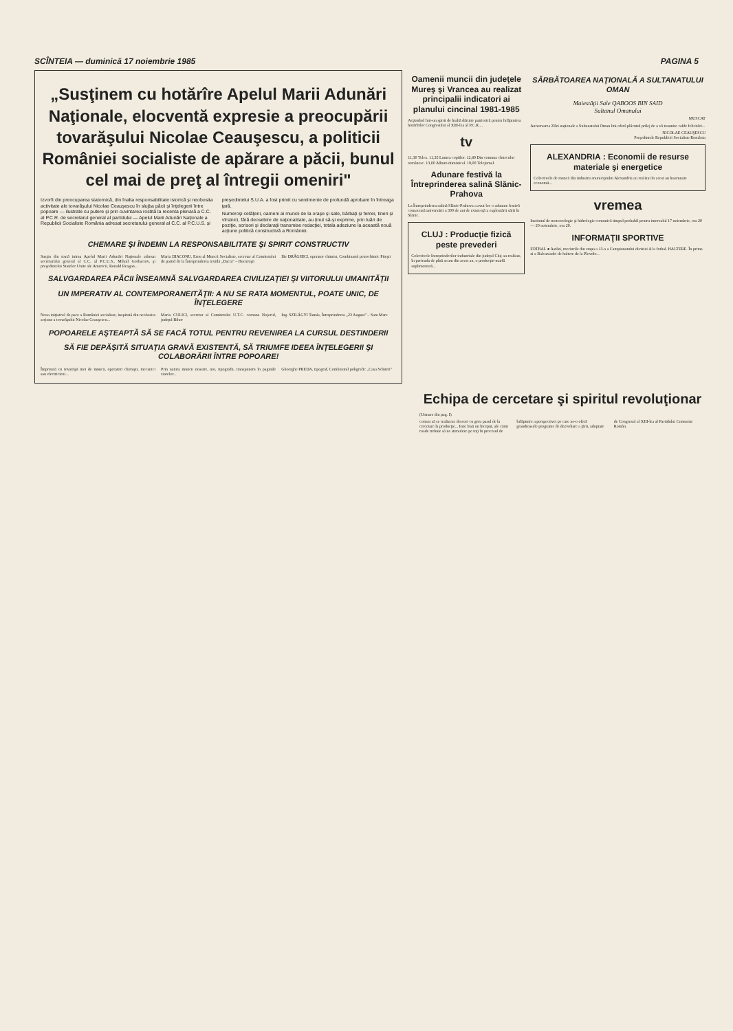SCÎNTEIA — duminică 17 noiembrie 1985 PAGINA 5
„Susţinem cu hotărîre Apelul Marii Adunări Naţionale, elocventă expresie a preocupării tovarăşului Nicolae Ceauşescu, a politicii României socialiste de apărare a păcii, bunul cel mai de preţ al întregii omeniri"
Izvorît din preocuparea statornică, din înalta responsabilitate istorică şi neobosita activitate ale tovarăşului Nicolae Ceauşescu în slujba păcii şi înţelegerii între popoare — ilustrate cu putere şi prin cuvintarea rostită la recenta plenară a C.C. al P.C.R. de secretarul general al partidului — Apelul Marii Adunări Naţionale a Republicii Socialiste România adresat secretarului general al C.C. al P.C.U.S. şi preşedintelui S.U.A. a fost primit cu sentimente de profundă aprobare în întreaga ţară.
Numeroşi cetăţeni, oameni ai muncii de la oraşe şi sate, bărbaţi şi femei, tineri şi vîrstnici, fără deosebire de naţionalitate, au ţinut să-şi exprime, prin luări de poziţie, scrisori şi declaraţii transmise redacţiei, totala adeziune la această nouă acţiune politică constructivă a României.
CHEMARE ŞI ÎNDEMN LA RESPONSABILITATE ŞI SPIRIT CONSTRUCTIV
Susţin din toată inima Apelul Marii Adunări Naţionale adresat secretarului general al C.C. al P.C.U.S., Mihail Gorbaciov, şi preşedintelui Statelor Unite ale Americii, Ronald Reagan...
Maria DIACONU, Erou al Muncii Socialiste, secretar al Comitetului de partid de la Întreprinderea textilă „Dacia" – Bucureşti
Ilie DRĂGHICI, operator chimist, Combinatul petrochimic Piteşti
SALVGARDAREA PĂCII ÎNSEAMNĂ SALVGARDAREA CIVILIZAŢIEI ŞI VIITORULUI UMANITĂŢII
UN IMPERATIV AL CONTEMPORANEITĂŢII: A NU SE RATA MOMENTUL, POATE UNIC, DE ÎNŢELEGERE
Noua iniţiativă de pace a României socialiste, inspirată din neobosita acţiune a tovarăşului Nicolae Ceauşescu...
Maria CULICI, secretar al Comitetului U.T.C. comuna Nojorid, judeţul Bihor
Ing. SZILÁGYI Tamás, Întreprinderea „23 August" – Satu Mare
POPOARELE AŞTEAPTĂ SĂ SE FACĂ TOTUL PENTRU REVENIREA LA CURSUL DESTINDERII
SĂ FIE DEPĂŞITĂ SITUAŢIA GRAVĂ EXISTENTĂ, SĂ TRIUMFE IDEEA ÎNŢELEGERII ŞI COLABORĂRII ÎNTRE POPOARE!
Împreună cu tovarăşii mei de muncă, operatori chimişti, mecanici sau electricieni...
Prin natura muncii noastre, noi, tipografii, transpunem în paginile ziarelor...
Gheorghe PREDA, tipograf, Combinatul poligrafic „Casa Scînteii"
Oamenii muncii din judeţele Mureş şi Vrancea au realizat principalii indicatori ai planului cincinal 1981-1985
Acţionînd într-un spirit de înaltă dăruire patriotică pentru înfăptuirea hotărîrilor Congresului al XIII-lea al P.C.R....
tv
11,30 Telex. 11,35 Lumea copiilor. 12,40 Din comuna cîntecului românesc. 13,00 Album duminical. 19,00 Telejurnal.
Adunare festivă la Întreprinderea salină Slănic-Prahova
La Întreprinderea salină Slănic-Prahova a avut loc o adunare festivă consacrată aniversării a 300 de ani de existenţă a exploatării sării în Slănic.
CLUJ : Producţie fizică peste prevederi
Colectivele întreprinderilor industriale din judeţul Cluj au realizat, în perioada de pînă acum din acest an, o producţie-marfă suplimentară...
SĂRBĂTOAREA NAŢIONALĂ A SULTANATULUI OMAN
Maiestăţii Sale QABOOS BIN SAID
Sultanul Omanului
MUSCAT
Aniversarea Zilei naţionale a Sultanatului Oman îmi oferă plăcutul prilej de a vă trasmite calde felicitări...
NICOLAE CEAUŞESCU
Preşedintele Republicii Socialiste România
ALEXANDRIA : Economii de resurse materiale şi energetice
Colectivele de muncă din industria municipiului Alexandria au realizat în acest an însemnate economii...
vremea
Institutul de meteorologie şi hidrologie comunică timpul probabil pentru intervalul 17 noiembrie, ora 20 — 20 noiembrie, ora 20.
INFORMAŢII SPORTIVE
FOTBAL ● Astăzi, meciurile din etapa a 13-a a Campionatului diviziei A la fotbal. HALTERE. În prima zi a Balcaniadei de haltere de la Plovdiv...
Echipa de cercetare şi spiritul revoluţionar
(Urmare din pag. I)
comun să se realizeze descori cu greu pasul de la cercetare la producţie... Este însă un început, ale cărui roade trebuie să ne stimuleze pe toţi în procesul de înfăptuire a perspectivei pe care ne-o oferă grandioasele programe de dezvoltare a ţării, adoptate de Congresul al XIII-lea al Partidului Comunist Român.